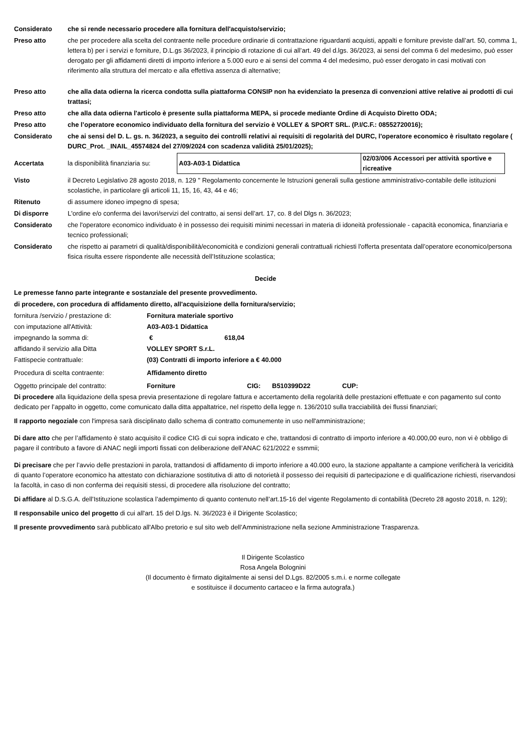Considerato che si rende necessario procedere alla fornitura dell'acquisto/servizio;
Preso atto che per procedere alla scelta del contraente nelle procedure ordinarie di contrattazione riguardanti acquisti, appalti e forniture previste dall’art. 50, comma 1, lettera b) per i servizi e forniture, D.L.gs 36/2023, il principio di rotazione di cui all’art. 49 del d.lgs. 36/2023, ai sensi del comma 6 del medesimo, può esser derogato per gli affidamenti diretti di importo inferiore a 5.000 euro e ai sensi del comma 4 del medesimo, può esser derogato in casi motivati con riferimento alla struttura del mercato e alla effettiva assenza di alternative;
Preso atto che alla data odierna la ricerca condotta sulla piattaforma CONSIP non ha evidenziato la presenza di convenzioni attive relative ai prodotti di cui trattasi;
Preso atto che alla data odierna l'articolo è presente sulla piattaforma MEPA, si procede mediante Ordine di Acquisto Diretto ODA;
Preso atto che l’operatore economico individuato della fornitura del servizio è VOLLEY & SPORT SRL. (P.I/C.F.: 08552720016);
Considerato che ai sensi del D. L. gs. n. 36/2023, a seguito dei controlli relativi ai requisiti di regolarità del DURC, l'operatore economico è risultato regolare ( DURC_Prot. _INAIL_45574824 del 27/09/2024 con scadenza validità 25/01/2025);
Accertata
la disponibilità finanziaria su:
| A03-A03-1 Didattica | 02/03/006 Accessori per attività sportive e ricreative |
Visto il Decreto Legislativo 28 agosto 2018, n. 129 " Regolamento concernente le Istruzioni generali sulla gestione amministrativo-contabile delle istituzioni scolastiche, in particolare gli articoli 11, 15, 16, 43, 44 e 46;
Ritenuto di assumere idoneo impegno di spesa;
Di disporre L'ordine e/o conferma dei lavori/servizi del contratto, ai sensi dell’art. 17, co. 8 del Dlgs n. 36/2023;
Considerato che l'operatore economico individuato è in possesso dei requisiti minimi necessari in materia di idoneità professionale - capacità economica, finanziaria e tecnico professionali;
Considerato che rispetto ai parametri di qualità/disponibilità/economicità e condizioni generali contrattuali richiesti l'offerta presentata dall’operatore economico/persona fisica risulta essere rispondente alle necessità dell’Istituzione scolastica;
Decide
Le premesse fanno parte integrante e sostanziale del presente provvedimento.
di procedere, con procedura di affidamento diretto, all'acquisizione della fornitura/servizio;
fornitura /servizio / prestazione di:
Fornitura materiale sportivo
con imputazione all'Attività: A03-A03-1 Didattica
impegnando la somma di: € 618,04
affidando il servizio alla Ditta VOLLEY SPORT S.r.L.
Fattispecie contrattuale: (03) Contratti di importo inferiore a € 40.000
Procedura di scelta contraente: Affidamento diretto
Oggetto principale del contratto: Forniture CIG: B510399D22 CUP:
Di procedere alla liquidazione della spesa previa presentazione di regolare fattura e accertamento della regolarità delle prestazioni effettuate e con pagamento sul conto dedicato per l’appalto in oggetto, come comunicato dalla ditta appaltatrice, nel rispetto della legge n. 136/2010 sulla tracciabilità dei flussi finanziari;
Il rapporto negoziale con l'impresa sarà disciplinato dallo schema di contratto comunemente in uso nell'amministrazione;
Di dare atto che per l’affidamento è stato acquisito il codice CIG di cui sopra indicato e che, trattandosi di contratto di importo inferiore a 40.000,00 euro, non vi è obbligo di pagare il contributo a favore di ANAC negli importi fissati con deliberazione dell’ANAC 621/2022 e ssmmii;
Di precisare che per l’avvio delle prestazioni in parola, trattandosi di affidamento di importo inferiore a 40.000 euro, la stazione appaltante a campione verificherà la vericidità di quanto l’operatore economico ha attestato con dichiarazione sostitutiva di atto di notorietà il possesso dei requisiti di partecipazione e di qualificazione richiesti, riservandosi la facoltà, in caso di non conferma dei requisiti stessi, di procedere alla risoluzione del contratto;
Di affidare al D.S.G.A. dell’Istituzione scolastica l’adempimento di quanto contenuto nell’art.15-16 del vigente Regolamento di contabilità (Decreto 28 agosto 2018, n. 129);
Il responsabile unico del progetto di cui all'art. 15 del D.lgs. N. 36/2023 è il Dirigente Scolastico;
Il presente provvedimento sarà pubblicato all'Albo pretorio e sul sito web dell’Amministrazione nella sezione Amministrazione Trasparenza.
Il Dirigente Scolastico
Rosa Angela Bolognini
(Il documento è firmato digitalmente ai sensi del D.Lgs. 82/2005 s.m.i. e norme collegate
e sostituisce il documento cartaceo e la firma autografa.)